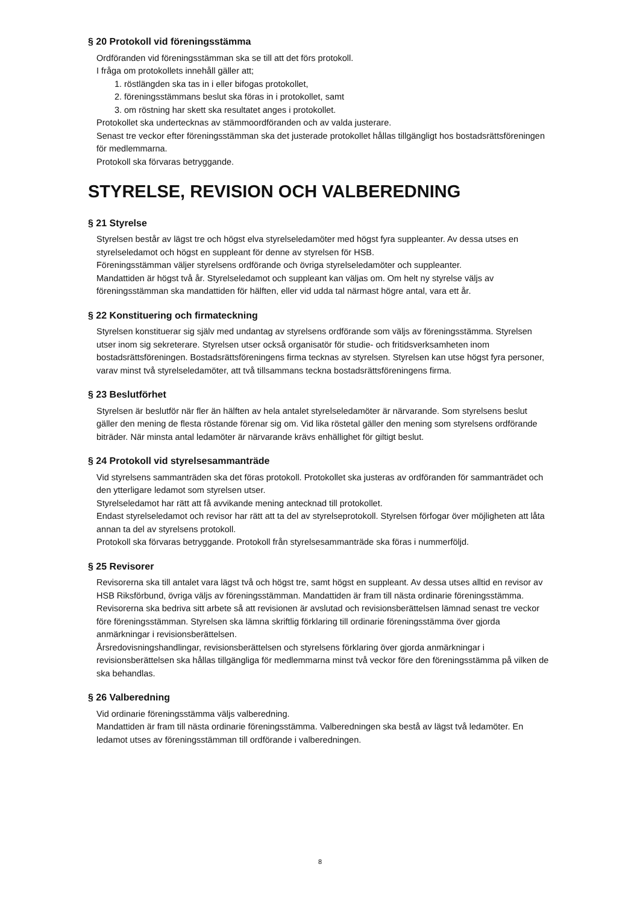§ 20 Protokoll vid föreningsstämma
Ordföranden vid föreningsstämman ska se till att det förs protokoll.
I fråga om protokollets innehåll gäller att;
1. röstlängden ska tas in i eller bifogas protokollet,
2. föreningsstämmans beslut ska föras in i protokollet, samt
3. om röstning har skett ska resultatet anges i protokollet.
Protokollet ska undertecknas av stämmoordföranden och av valda justerare.
Senast tre veckor efter föreningsstämman ska det justerade protokollet hållas tillgängligt hos bostadsrättsföreningen för medlemmarna.
Protokoll ska förvaras betryggande.
STYRELSE, REVISION OCH VALBEREDNING
§ 21 Styrelse
Styrelsen består av lägst tre och högst elva styrelseledamöter med högst fyra suppleanter. Av dessa utses en styrelseledamot och högst en suppleant för denne av styrelsen för HSB.
Föreningsstämman väljer styrelsens ordförande och övriga styrelseledamöter och suppleanter.
Mandattiden är högst två år. Styrelseledamot och suppleant kan väljas om. Om helt ny styrelse väljs av föreningsstämman ska mandattiden för hälften, eller vid udda tal närmast högre antal, vara ett år.
§ 22 Konstituering och firmateckning
Styrelsen konstituerar sig själv med undantag av styrelsens ordförande som väljs av föreningsstämma. Styrelsen utser inom sig sekreterare. Styrelsen utser också organisatör för studie- och fritidsverksamheten inom bostadsrättsföreningen. Bostadsrättsföreningens firma tecknas av styrelsen. Styrelsen kan utse högst fyra personer, varav minst två styrelseledamöter, att två tillsammans teckna bostadsrättsföreningens firma.
§ 23 Beslutförhet
Styrelsen är beslutför när fler än hälften av hela antalet styrelseledamöter är närvarande. Som styrelsens beslut gäller den mening de flesta röstande förenar sig om. Vid lika röstetal gäller den mening som styrelsens ordförande biträder. När minsta antal ledamöter är närvarande krävs enhällighet för giltigt beslut.
§ 24 Protokoll vid styrelsesammanträde
Vid styrelsens sammanträden ska det föras protokoll. Protokollet ska justeras av ordföranden för sammanträdet och den ytterligare ledamot som styrelsen utser.
Styrelseledamot har rätt att få avvikande mening antecknad till protokollet.
Endast styrelseledamot och revisor har rätt att ta del av styrelseprotokoll. Styrelsen förfogar över möjligheten att låta annan ta del av styrelsens protokoll.
Protokoll ska förvaras betryggande. Protokoll från styrelsesammanträde ska föras i nummerföljd.
§ 25 Revisorer
Revisorerna ska till antalet vara lägst två och högst tre, samt högst en suppleant. Av dessa utses alltid en revisor av HSB Riksförbund, övriga väljs av föreningsstämman. Mandattiden är fram till nästa ordinarie föreningsstämma.
Revisorerna ska bedriva sitt arbete så att revisionen är avslutad och revisionsberättelsen lämnad senast tre veckor före föreningsstämman. Styrelsen ska lämna skriftlig förklaring till ordinarie föreningsstämma över gjorda anmärkningar i revisionsberättelsen.
Årsredovisningshandlingar, revisionsberättelsen och styrelsens förklaring över gjorda anmärkningar i revisionsberättelsen ska hållas tillgängliga för medlemmarna minst två veckor före den föreningsstämma på vilken de ska behandlas.
§ 26 Valberedning
Vid ordinarie föreningsstämma väljs valberedning.
Mandattiden är fram till nästa ordinarie föreningsstämma. Valberedningen ska bestå av lägst två ledamöter. En ledamot utses av föreningsstämman till ordförande i valberedningen.
8